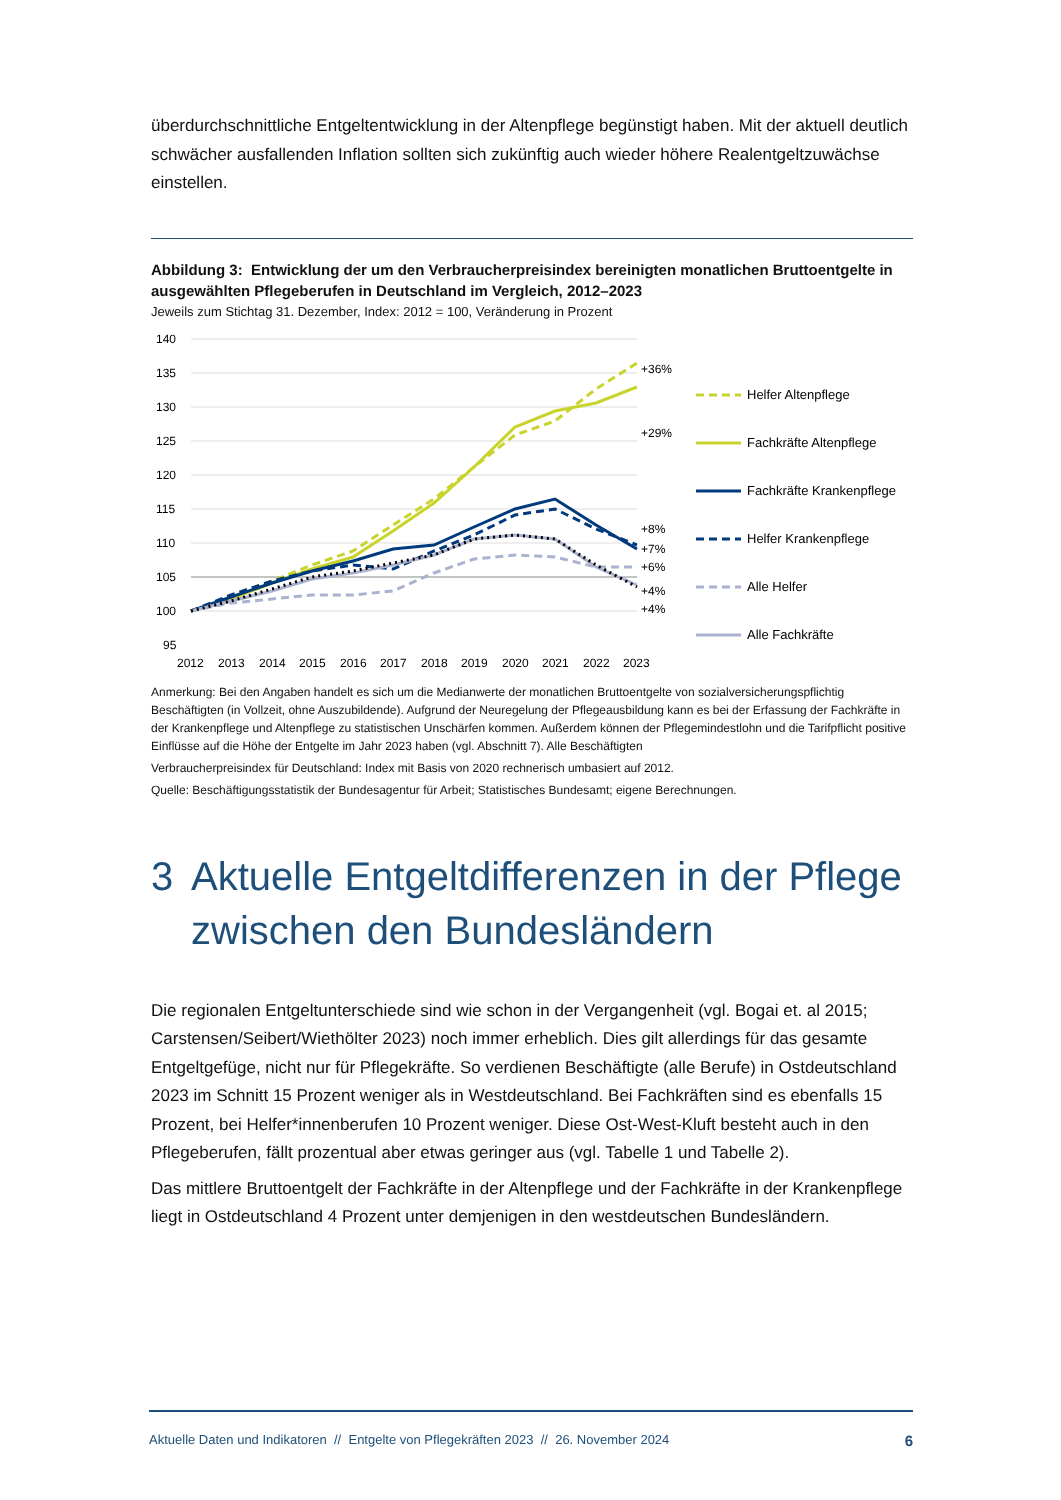überdurchschnittliche Entgeltentwicklung in der Altenpflege begünstigt haben. Mit der aktuell deutlich schwächer ausfallenden Inflation sollten sich zukünftig auch wieder höhere Realentgeltzuwächse einstellen.
Abbildung 3: Entwicklung der um den Verbraucherpreisindex bereinigten monatlichen Bruttoentgelte in ausgewählten Pflegeberufen in Deutschland im Vergleich, 2012–2023
Jeweils zum Stichtag 31. Dezember, Index: 2012 = 100, Veränderung in Prozent
140
135
130
125
120
115
110
105
100
95
2012
2013
2014
2015
2016
2017
2018
2019
2020
2021
2022
2023
+36%
+29%
+8%
+7%
+6%
+4%
+4%
Helfer Altenpflege
Fachkräfte Altenpflege
Fachkräfte Krankenpflege
Helfer Krankenpflege
Alle Helfer
Alle Fachkräfte
Anmerkung: Bei den Angaben handelt es sich um die Medianwerte der monatlichen Bruttoentgelte von sozialversicherungspflichtig Beschäftigten (in Vollzeit, ohne Auszubildende). Aufgrund der Neuregelung der Pflegeausbildung kann es bei der Erfassung der Fachkräfte in der Krankenpflege und Altenpflege zu statistischen Unschärfen kommen. Außerdem können der Pflegemindestlohn und die Tarifpflicht positive Einflüsse auf die Höhe der Entgelte im Jahr 2023 haben (vgl. Abschnitt 7). Alle Beschäftigten
Verbraucherpreisindex für Deutschland: Index mit Basis von 2020 rechnerisch umbasiert auf 2012.
Quelle: Beschäftigungsstatistik der Bundesagentur für Arbeit; Statistisches Bundesamt; eigene Berechnungen.
3 Aktuelle Entgeltdifferenzen in der Pflege zwischen den Bundesländern
Die regionalen Entgeltunterschiede sind wie schon in der Vergangenheit (vgl. Bogai et. al 2015; Carstensen/Seibert/Wiethölter 2023) noch immer erheblich. Dies gilt allerdings für das gesamte Entgeltgefüge, nicht nur für Pflegekräfte. So verdienen Beschäftigte (alle Berufe) in Ostdeutschland 2023 im Schnitt 15 Prozent weniger als in Westdeutschland. Bei Fachkräften sind es ebenfalls 15 Prozent, bei Helfer*innenberufen 10 Prozent weniger. Diese Ost-West-Kluft besteht auch in den Pflegeberufen, fällt prozentual aber etwas geringer aus (vgl. Tabelle 1 und Tabelle 2).
Das mittlere Bruttoentgelt der Fachkräfte in der Altenpflege und der Fachkräfte in der Krankenpflege liegt in Ostdeutschland 4 Prozent unter demjenigen in den westdeutschen Bundesländern.
Aktuelle Daten und Indikatoren // Entgelte von Pflegekräften 2023 // 26. November 2024 6